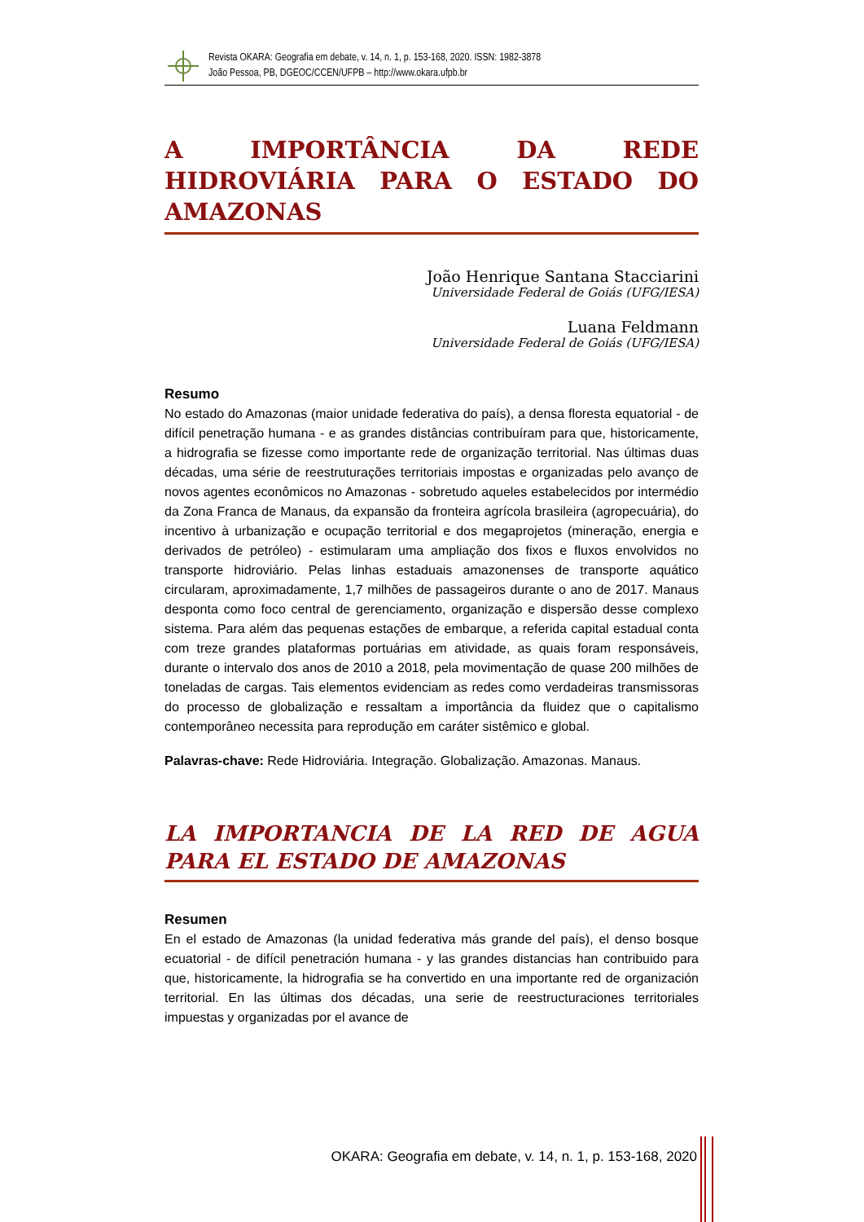Revista OKARA: Geografia em debate, v. 14, n. 1, p. 153-168, 2020. ISSN: 1982-3878
João Pessoa, PB, DGEOC/CCEN/UFPB – http://www.okara.ufpb.br
A IMPORTÂNCIA DA REDE HIDROVIÁRIA PARA O ESTADO DO AMAZONAS
João Henrique Santana Stacciarini
Universidade Federal de Goiás (UFG/IESA)
Luana Feldmann
Universidade Federal de Goiás (UFG/IESA)
Resumo
No estado do Amazonas (maior unidade federativa do país), a densa floresta equatorial - de difícil penetração humana - e as grandes distâncias contribuíram para que, historicamente, a hidrografia se fizesse como importante rede de organização territorial. Nas últimas duas décadas, uma série de reestruturações territoriais impostas e organizadas pelo avanço de novos agentes econômicos no Amazonas - sobretudo aqueles estabelecidos por intermédio da Zona Franca de Manaus, da expansão da fronteira agrícola brasileira (agropecuária), do incentivo à urbanização e ocupação territorial e dos megaprojetos (mineração, energia e derivados de petróleo) - estimularam uma ampliação dos fixos e fluxos envolvidos no transporte hidroviário. Pelas linhas estaduais amazonenses de transporte aquático circularam, aproximadamente, 1,7 milhões de passageiros durante o ano de 2017. Manaus desponta como foco central de gerenciamento, organização e dispersão desse complexo sistema. Para além das pequenas estações de embarque, a referida capital estadual conta com treze grandes plataformas portuárias em atividade, as quais foram responsáveis, durante o intervalo dos anos de 2010 a 2018, pela movimentação de quase 200 milhões de toneladas de cargas. Tais elementos evidenciam as redes como verdadeiras transmissoras do processo de globalização e ressaltam a importância da fluidez que o capitalismo contemporâneo necessita para reprodução em caráter sistêmico e global.
Palavras-chave: Rede Hidroviária. Integração. Globalização. Amazonas. Manaus.
LA IMPORTANCIA DE LA RED DE AGUA PARA EL ESTADO DE AMAZONAS
Resumen
En el estado de Amazonas (la unidad federativa más grande del país), el denso bosque ecuatorial - de difícil penetración humana - y las grandes distancias han contribuido para que, historicamente, la hidrografia se ha convertido en una importante red de organización territorial. En las últimas dos décadas, una serie de reestructuraciones territoriales impuestas y organizadas por el avance de
OKARA: Geografia em debate, v. 14, n. 1, p. 153-168, 2020